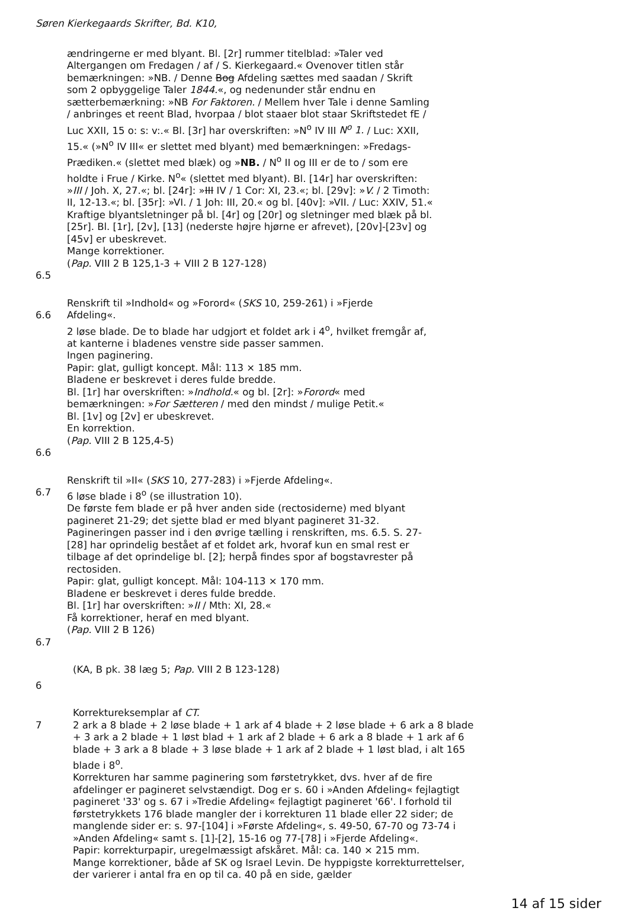Søren Kierkegaards Skrifter, Bd. K10,
ændringerne er med blyant. Bl. [2r] rummer titelblad: »Taler ved Altergangen om Fredagen / af / S. Kierkegaard.« Ovenover titlen står bemærkningen: »NB. / Denne Bog Afdeling sættes med saadan / Skrift som 2 opbyggelige Taler 1844.«, og nedenunder står endnu en sætterbemærkning: »NB For Faktoren. / Mellem hver Tale i denne Samling / anbringes et reent Blad, hvorpaa / blot staaer blot staar Skriftstedet fE / Luc XXII, 15 o: s: v:.« Bl. [3r] har overskriften: »N<sup>o</sup> IV III N<sup>o</sup> 1. / Luc: XXII, 15.« (»N<sup>o</sup> IV III« er slettet med blyant) med bemærkningen: »Fredags-Prædiken.« (slettet med blæk) og »NB. / N<sup>o</sup> II og III er de to / som ere holdte i Frue / Kirke. N<sup>o</sup>« (slettet med blyant). Bl. [14r] har overskriften: »III / Joh. X, 27.«; bl. [24r]: »III IV / 1 Cor: XI, 23.«; bl. [29v]: »V. / 2 Timoth: II, 12-13.«; bl. [35r]: »VI. / 1 Joh: III, 20.« og bl. [40v]: »VII. / Luc: XXIV, 51.« Kraftige blyantsletninger på bl. [4r] og [20r] og sletninger med blæk på bl. [25r]. Bl. [1r], [2v], [13] (nederste højre hjørne er afrevet), [20v]-[23v] og [45v] er ubeskrevet.
Mange korrektioner.
(Pap. VIII 2 B 125,1-3 + VIII 2 B 127-128)
6.5
Renskrift til »Indhold« og »Forord« (SKS 10, 259-261) i »Fjerde
6.6 Afdeling«.
2 løse blade. De to blade har udgjort et foldet ark i 4<sup>o</sup>, hvilket fremgår af, at kanterne i bladenes venstre side passer sammen.
Ingen paginering.
Papir: glat, gulligt koncept. Mål: 113 × 185 mm.
Bladene er beskrevet i deres fulde bredde.
Bl. [1r] har overskriften: »Indhold.« og bl. [2r]: »Forord« med bemærkningen: »For Sætteren / med den mindst / mulige Petit.«
Bl. [1v] og [2v] er ubeskrevet.
En korrektion.
(Pap. VIII 2 B 125,4-5)
6.6
Renskrift til »II« (SKS 10, 277-283) i »Fjerde Afdeling«.
6.7 6 løse blade i 8<sup>o</sup> (se illustration 10).
De første fem blade er på hver anden side (rectosiderne) med blyant pagineret 21-29; det sjette blad er med blyant pagineret 31-32. Pagineringen passer ind i den øvrige tælling i renskriften, ms. 6.5. S. 27-[28] har oprindelig bestået af et foldet ark, hvoraf kun en smal rest er tilbage af det oprindelige bl. [2]; herpå findes spor af bogstavrester på rectosiden.
Papir: glat, gulligt koncept. Mål: 104-113 × 170 mm.
Bladene er beskrevet i deres fulde bredde.
Bl. [1r] har overskriften: »II / Mth: XI, 28.«
Få korrektioner, heraf en med blyant.
(Pap. VIII 2 B 126)
6.7
(KA, B pk. 38 læg 5; Pap. VIII 2 B 123-128)
6
Korrektureksemplar af CT.
7 2 ark a 8 blade + 2 løse blade + 1 ark af 4 blade + 2 løse blade + 6 ark a 8 blade + 3 ark a 2 blade + 1 løst blad + 1 ark af 2 blade + 6 ark a 8 blade + 1 ark af 6 blade + 3 ark a 8 blade + 3 løse blade + 1 ark af 2 blade + 1 løst blad, i alt 165 blade i 8<sup>o</sup>.
Korrekturen har samme paginering som førstetrykket, dvs. hver af de fire afdelinger er pagineret selvstændigt. Dog er s. 60 i »Anden Afdeling« fejlagtigt pagineret '33' og s. 67 i »Tredie Afdeling« fejlagtigt pagineret '66'. I forhold til førstetrykkets 176 blade mangler der i korrekturen 11 blade eller 22 sider; de manglende sider er: s. 97-[104] i »Første Afdeling«, s. 49-50, 67-70 og 73-74 i »Anden Afdeling« samt s. [1]-[2], 15-16 og 77-[78] i »Fjerde Afdeling«.
Papir: korrekturpapir, uregelmæssigt afskåret. Mål: ca. 140 × 215 mm.
Mange korrektioner, både af SK og Israel Levin. De hyppigste korrekturrettelser, der varierer i antal fra en op til ca. 40 på en side, gælder
14 af 15 sider